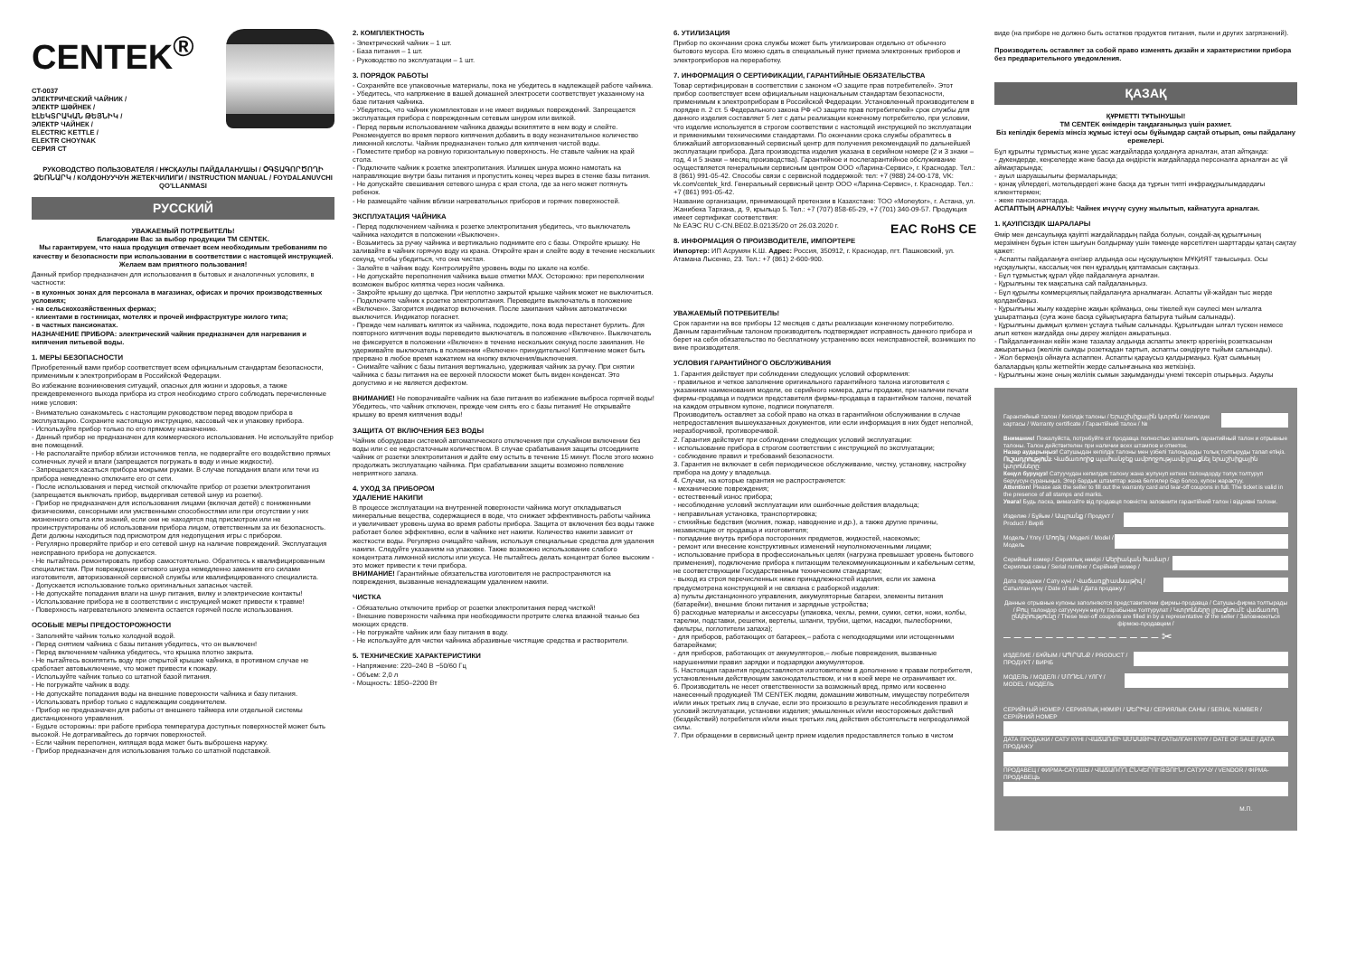CENTEK<sup>®</sup>
CT-0037
ЭЛЕКТРИЧЕСКИЙ ЧАЙНИК /
ЭЛЕКТР ШӘЙНЕК /
ԷԼԵԿՏՐԱԿԱՆ ԹԵՅՆԻԿ /
ЭЛЕКТР ЧАЙНЕК /
ELECTRIC KETTLE /
ELEKTR CHOYNAK
СЕРИЯ СТ
РУКОВОДСТВО ПОЛЬЗОВАТЕЛЯ / НҰСҚАУЛЫ ПАЙДАЛАНУШЫ / ՕԳՏԱԳՈՐԾՈՂԻ ՁԵՌՆԱՐԿ / КОЛДОНУУЧУН ЖЕТЕКЧИЛИГИ / INSTRUCTION MANUAL / FOYDALANUVCHI QO'LLANMASI
РУССКИЙ
УВАЖАЕМЫЙ ПОТРЕБИТЕЛЬ!
Благодарим Вас за выбор продукции ТМ CENTEK.
Мы гарантируем, что наша продукция отвечает всем необходимым требованиям по качеству и безопасности при использовании в соответствии с настоящей инструкцией.
Желаем вам приятного пользования!
Данный прибор предназначен для использования в бытовых и аналогичных условиях, в частности:
- в кухонных зонах для персонала в магазинах, офисах и прочих производственных условиях;
- на сельскохозяйственных фермах;
- клиентами в гостиницах, мотелях и прочей инфраструктуре жилого типа;
- в частных пансионатах.
НАЗНАЧЕНИЕ ПРИБОРА: электрический чайник предназначен для нагревания и кипячения питьевой воды.
1. МЕРЫ БЕЗОПАСНОСТИ
Приобретенный вами прибор соответствует всем официальным стандартам безопасности, применимым к электроприборам в Российской Федерации.
Во избежание возникновения ситуаций, опасных для жизни и здоровья, а также преждевременного выхода прибора из строя необходимо строго соблюдать перечисленные ниже условия:
- Внимательно ознакомьтесь с настоящим руководством перед вводом прибора в эксплуатацию. Сохраните настоящую инструкцию, кассовый чек и упаковку прибора.
- Используйте прибор только по его прямому назначению.
- Данный прибор не предназначен для коммерческого использования. Не используйте прибор вне помещений.
- Не располагайте прибор вблизи источников тепла, не подвергайте его воздействию прямых солнечных лучей и влаги (запрещается погружать в воду и иные жидкости).
- Запрещается касаться прибора мокрыми руками. В случае попадания влаги или течи из прибора немедленно отключите его от сети.
- После использования и перед чисткой отключайте прибор от розетки электропитания (запрещается выключать прибор, выдергивая сетевой шнур из розетки).
- Прибор не предназначен для использования лицами (включая детей) с пониженными физическими, сенсорными или умственными способностями или при отсутствии у них жизненного опыта или знаний, если они не находятся под присмотром или не проинструктированы об использовании прибора лицом, ответственным за их безопасность. Дети должны находиться под присмотром для недопущения игры с прибором.
- Регулярно проверяйте прибор и его сетевой шнур на наличие повреждений. Эксплуатация неисправного прибора не допускается.
- Не пытайтесь ремонтировать прибор самостоятельно. Обратитесь к квалифицированным специалистам. При повреждении сетевого шнура немедленно замените его силами изготовителя, авторизованной сервисной службы или квалифицированного специалиста.
- Допускается использование только оригинальных запасных частей.
- Не допускайте попадания влаги на шнур питания, вилку и электрические контакты!
- Использование прибора не в соответствии с инструкцией может привести к травме!
- Поверхность нагревательного элемента остается горячей после использования.
ОСОБЫЕ МЕРЫ ПРЕДОСТОРОЖНОСТИ
- Заполняйте чайник только холодной водой.
- Перед снятием чайника с базы питания убедитесь, что он выключен!
- Перед включением чайника убедитесь, что крышка плотно закрыта.
- Не пытайтесь вскипятить воду при открытой крышке чайника, в противном случае не сработает автовыключение, что может привести к пожару.
- Используйте чайник только со штатной базой питания.
- Не погружайте чайник в воду.
- Не допускайте попадания воды на внешние поверхности чайника и базу питания.
- Использовать прибор только с надлежащим соединителем.
- Прибор не предназначен для работы от внешнего таймера или отдельной системы дистанционного управления.
- Будьте осторожны: при работе прибора температура доступных поверхностей может быть высокой. Не дотрагивайтесь до горячих поверхностей.
- Если чайник переполнен, кипящая вода может быть выброшена наружу.
- Прибор предназначен для использования только со штатной подставкой.
2. КОМПЛЕКТНОСТЬ
- Электрический чайник – 1 шт.
- База питания – 1 шт.
- Руководство по эксплуатации – 1 шт.
3. ПОРЯДОК РАБОТЫ
- Сохраняйте все упаковочные материалы, пока не убедитесь в надлежащей работе чайника.
- Убедитесь, что напряжение в вашей домашней электросети соответствует указанному на базе питания чайника.
- Убедитесь, что чайник укомплектован и не имеет видимых повреждений. Запрещается эксплуатация прибора с поврежденным сетевым шнуром или вилкой.
- Перед первым использованием чайника дважды вскипятите в нем воду и слейте. Рекомендуется во время первого кипячения добавить в воду незначительное количество лимонной кислоты. Чайник предназначен только для кипячения чистой воды.
- Поместите прибор на ровную горизонтальную поверхность. Не ставьте чайник на край стола.
- Подключите чайник к розетке электропитания. Излишек шнура можно намотать на направляющие внутри базы питания и пропустить конец через вырез в стенке базы питания.
- Не допускайте свешивания сетевого шнура с края стола, где за него может потянуть ребенок.
- Не размещайте чайник вблизи нагревательных приборов и горячих поверхностей.
ЭКСПЛУАТАЦИЯ ЧАЙНИКА
- Перед подключением чайника к розетке электропитания убедитесь, что выключатель чайника находится в положении «Выключен».
- Возьмитесь за ручку чайника и вертикально поднимите его с базы. Откройте крышку. Не заливайте в чайник горячую воду из крана. Откройте кран и слейте воду в течение нескольких секунд, чтобы убедиться, что она чистая.
- Залейте в чайник воду. Контролируйте уровень воды по шкале на колбе.
- Не допускайте переполнения чайника выше отметки MAX. Осторожно: при переполнении возможен выброс кипятка через носик чайника.
- Закройте крышку до щелчка. При неплотно закрытой крышке чайник может не выключиться.
- Подключите чайник к розетке электропитания. Переведите выключатель в положение «Включен». Загорится индикатор включения. После закипания чайник автоматически выключится. Индикатор погаснет.
- Прежде чем наливать кипяток из чайника, подождите, пока вода перестанет бурлить. Для повторного кипячения воды переведите выключатель в положение «Включен». Выключатель не фиксируется в положении «Включен» в течение нескольких секунд после закипания. Не удерживайте выключатель в положении «Включен» принудительно! Кипячение может быть прервано в любое время нажатием на кнопку включения/выключения.
- Снимайте чайник с базы питания вертикально, удерживая чайник за ручку. При снятии чайника с базы питания на ее верхней плоскости может быть виден конденсат. Это допустимо и не является дефектом.
ВНИМАНИЕ! Не поворачивайте чайник на базе питания во избежание выброса горячей воды! Убедитесь, что чайник отключен, прежде чем снять его с базы питания! Не открывайте крышку во время кипячения воды!
ЗАЩИТА ОТ ВКЛЮЧЕНИЯ БЕЗ ВОДЫ
Чайник оборудован системой автоматического отключения при случайном включении без воды или с ее недостаточным количеством. В случае срабатывания защиты отсоедините чайник от розетки электропитания и дайте ему остыть в течение 15 минут. После этого можно продолжать эксплуатацию чайника. При срабатывании защиты возможно появление неприятного запаха.
4. УХОД ЗА ПРИБОРОМ
УДАЛЕНИЕ НАКИПИ
В процессе эксплуатации на внутренней поверхности чайника могут откладываться минеральные вещества, содержащиеся в воде, что снижает эффективность работы чайника и увеличивает уровень шума во время работы прибора. Защита от включения без воды также работает более эффективно, если в чайнике нет накипи. Количество накипи зависит от жесткости воды. Регулярно очищайте чайник, используя специальные средства для удаления накипи. Следуйте указаниям на упаковке. Также возможно использование слабого концентрата лимонной кислоты или уксуса. Не пытайтесь делать концентрат более высоким - это может привести к течи прибора.
ВНИМАНИЕ! Гарантийные обязательства изготовителя не распространяются на повреждения, вызванные ненадлежащим удалением накипи.
ЧИСТКА
- Обязательно отключите прибор от розетки электропитания перед чисткой!
- Внешние поверхности чайника при необходимости протрите слегка влажной тканью без моющих средств.
- Не погружайте чайник или базу питания в воду.
- Не используйте для чистки чайника абразивные чистящие средства и растворители.
5. ТЕХНИЧЕСКИЕ ХАРАКТЕРИСТИКИ
- Напряжение: 220–240 В ~50/60 Гц
- Объем: 2,0 л
- Мощность: 1850–2200 Вт
6. УТИЛИЗАЦИЯ
Прибор по окончании срока службы может быть утилизирован отдельно от обычного бытового мусора. Его можно сдать в специальный пункт приема электронных приборов и электроприборов на переработку.
7. ИНФОРМАЦИЯ О СЕРТИФИКАЦИИ, ГАРАНТИЙНЫЕ ОБЯЗАТЕЛЬСТВА
Товар сертифицирован в соответствии с законом «О защите прав потребителей». Этот прибор соответствует всем официальным национальным стандартам безопасности, применимым к электроприборам в Российской Федерации. Установленный производителем в порядке п. 2 ст. 5 Федерального закона РФ «О защите прав потребителей» срок службы для данного изделия составляет 5 лет с даты реализации конечному потребителю, при условии, что изделие используется в строгом соответствии с настоящей инструкцией по эксплуатации и применимыми техническими стандартами. По окончании срока службы обратитесь в ближайший авторизованный сервисный центр для получения рекомендаций по дальнейшей эксплуатации прибора. Дата производства изделия указана в серийном номере (2 и 3 знаки – год, 4 и 5 знаки – месяц производства). Гарантийное и послегарантийное обслуживание осуществляется генеральным сервисным центром ООО «Ларина-Сервис», г. Краснодар. Тел.: 8 (861) 991-05-42. Способы связи с сервисной поддержкой: тел: +7 (988) 24-00-178, VK: vk.com/centek_krd. Генеральный сервисный центр ООО «Ларина-Сервис», г. Краснодар. Тел.: +7 (861) 991-05-42.
Название организации, принимающей претензии в Казахстане: ТОО «Moneytor», г. Астана, ул. Жанибека Тархана, д. 9, крыльцо 5. Тел.: +7 (707) 858-65-29, +7 (701) 340-09-57. Продукция имеет сертификат соответствия:
№ ЕАЭС RU C-CN.ВЕ02.В.02135/20 от 26.03.2020 г. EAC RoHS CE
8. ИНФОРМАЦИЯ О ПРОИЗВОДИТЕЛЕ, ИМПОРТЕРЕ
Импортер: ИП Асрумян К.Ш. Адрес: Россия, 350912, г. Краснодар, пгт. Пашковский, ул. Атамана Лысенко, 23. Тел.: +7 (861) 2-600-900.
УВАЖАЕМЫЙ ПОТРЕБИТЕЛЬ!
Срок гарантии на все приборы 12 месяцев с даты реализации конечному потребителю. Данным гарантийным талоном производитель подтверждает исправность данного прибора и берет на себя обязательство по бесплатному устранению всех неисправностей, возникших по вине производителя.
УСЛОВИЯ ГАРАНТИЙНОГО ОБСЛУЖИВАНИЯ
1. Гарантия действует при соблюдении следующих условий оформления:
- правильное и четкое заполнение оригинального гарантийного талона изготовителя с указанием наименования модели, ее серийного номера, даты продажи, при наличии печати фирмы-продавца и подписи представителя фирмы-продавца в гарантийном талоне, печатей на каждом отрывном купоне, подписи покупателя.
Производитель оставляет за собой право на отказ в гарантийном обслуживании в случае непредоставления вышеуказанных документов, или если информация в них будет неполной, неразборчивой, противоречивой.
2. Гарантия действует при соблюдении следующих условий эксплуатации:
- использование прибора в строгом соответствии с инструкцией по эксплуатации;
- соблюдение правил и требований безопасности.
3. Гарантия не включает в себя периодическое обслуживание, чистку, установку, настройку прибора на дому у владельца.
4. Случаи, на которые гарантия не распространяется:
- механические повреждения;
- естественный износ прибора;
- несоблюдение условий эксплуатации или ошибочные действия владельца;
- неправильная установка, транспортировка;
- стихийные бедствия (молния, пожар, наводнение и др.), а также другие причины, независящие от продавца и изготовителя;
- попадание внутрь прибора посторонних предметов, жидкостей, насекомых;
- ремонт или внесение конструктивных изменений неуполномоченными лицами;
- использование прибора в профессиональных целях (нагрузка превышает уровень бытового применения), подключение прибора к питающим телекоммуникационным и кабельным сетям, не соответствующим Государственным техническим стандартам;
- выход из строя перечисленных ниже принадлежностей изделия, если их замена предусмотрена конструкцией и не связана с разборкой изделия:
а) пульты дистанционного управления, аккумуляторные батареи, элементы питания (батарейки), внешние блоки питания и зарядные устройства;
б) расходные материалы и аксессуары (упаковка, чехлы, ремни, сумки, сетки, ножи, колбы, тарелки, подставки, решетки, вертелы, шланги, трубки, щетки, насадки, пылесборники, фильтры, поглотители запаха);
- для приборов, работающих от батареек,– работа с неподходящими или истощенными батарейками;
- для приборов, работающих от аккумуляторов,– любые повреждения, вызванные нарушениями правил зарядки и подзарядки аккумуляторов.
5. Настоящая гарантия предоставляется изготовителем в дополнение к правам потребителя, установленным действующим законодательством, и ни в коей мере не ограничивает их.
6. Производитель не несет ответственности за возможный вред, прямо или косвенно нанесенный продукцией ТМ CENTEK людям, домашним животным, имуществу потребителя и/или иных третьих лиц в случае, если это произошло в результате несоблюдения правил и условий эксплуатации, установки изделия; умышленных и/или неосторожных действий (бездействий) потребителя и/или иных третьих лиц действия обстоятельств непреодолимой силы.
7. При обращении в сервисный центр прием изделия предоставляется только в чистом
виде (на приборе не должно быть остатков продуктов питания, пыли и других загрязнений).
Производитель оставляет за собой право изменять дизайн и характеристики прибора без предварительного уведомления.
ҚАЗАҚ
ҚҰРМЕТТІ ТҰТЫНУШЫ!
ТМ CENTEK өнімдерін таңдағаныңыз үшін рахмет.
Біз кепілдік береміз мінсіз жұмыс істеуі осы бұйымдар сақтай отырып, оны пайдалану ережелері.
Бұл құрылғы тұрмыстық және ұқсас жағдайларда қолдануға арналған, атап айтқанда:
- дүкендерде, кеңселерде және басқа да өндірістік жағдайларда персоналға арналған ас үй аймақтарында;
- ауыл шаруашылығы фермаларында;
- қонақ үйлердегі, мотельдердегі және басқа да тұрғын типті инфрақұрылымдардағы клиенттермен;
- жеке пансионаттарда.
АСПАПТЫҢ АРНАЛУЫ: Чайнек ичүүчү сууну жылытып, кайнатууга арналган.
1. ҚАУІПСІЗДІК ШАРАЛАРЫ
Өмір мен денсаулыққа қауіпті жағдайлардың пайда болуын, сондай-ақ құрылғының мерзімінен бұрын істен шығуын болдырмау үшін төменде көрсетілген шарттарды қатаң сақтау қажет:
- Аспапты пайдалануға енгізер алдында осы нұсқаулықпен МҰҚИЯТ танысыңыз. Осы нұсқаулықты, кассалық чек пен құралдың қаптамасын сақтаңыз.
- Бұл тұрмыстық құрал үйде пайдалануға арналған.
- Құрылғыны тек мақсатына сай пайдаланыңыз.
- Бұл құрылғы коммерциялық пайдалануға арналмаған. Аспапты үй-жайдан тыс жерде қолданбаңыз.
- Құрылғыны жылу көздеріне жақын қоймаңыз, оны тікелей күн сәулесі мен ылғалға ұшыратпаңыз (суға және басқа сұйықтықтарға батыруға тыйым салынады).
- Құрылғыны дымқыл қолмен ұстауға тыйым салынады. Құрылғыдан ылғал түскен немесе ағып кеткен жағдайда оны дереу желіден ажыратыңыз.
- Пайдаланғаннан кейін және тазалау алдында аспапты электр қорегінің розеткасынан ажыратыңыз (желілік сымды розеткадан тартып, аспапты сөндіруге тыйым салынады).
- Жол бермеңіз ойнауға аспаппен. Аспапты қараусыз қалдырмаңыз. Қуат сымының балалардың қолы жетпейтін жерде салынғанына көз жеткізіңіз.
- Құрылғыны және оның желілік сымын зақымдануды үнемі тексеріп отырыңыз. Ақаулы
Гарантийный талон / Кепілдік талоны / Երաշխիքային կտրոն / Кепилдик картасы / Warranty certificate / Гарантійний талон / №
Внимание! Пожалуйста, потребуйте от продавца полностью заполнить гарантийный талон и отрывные талоны. Талон действителен при наличии всех штампов и отметок.
Назар аударыңыз! Сатушыдан кепілдік талоны мен үзбелі талондарды толық толтыруды талап етіңіз.
Ուշադրություն: Վաճառողից պահանջեք ամբողջությամբ լրացնել երաշխիքային կտրոնները:
Көңүл буруңуз! Сатуучудан кепилдик талону жана жулунуп кеткен талондорду толук толтуруп берүүсүн сураныңыз. Эгер бардык штамптар жана белгилер бар болсо, купон жарактуу.
Attention! Please ask the seller to fill out the warranty card and tear-off coupons in full. The ticket is valid in the presence of all stamps and marks.
Увага! Будь ласка, вимагайте від продавця повністю заповнити гарантійний талон і відривні талони.
Изделие / Бұйым / Ապրանք / Продукт / Product / Виріб
Модель / Үлгү / Մոդել / Моделі / Model / Модель
Серийный номер / Сериялық нөмірі / Սերիական համար / Сериялык саны / Serial number / Серійний номер /
Дата продажи / Сату күні / Վաճառքի ամսաթիվ / Сатылган күнү / Date of sale / Дата продажу /
Данные отрывные купоны заполняются представителем фирмы-продавца / Сатушы-фирма толтырады / Բուլ талондор сатуучунун өкүлү тарабынан толтурулат / Կտրոնները լրացնում է վաճառող ընկերությունը / These tear-off coupons are filled in by a representative of the seller / Заповнюються фірмою-продавцем /
– – – – – – – – – – – – – – – ✂
ИЗДЕЛИЕ / БҰЙЫМ / ԱՊՐԱՆՔ / PRODUCT / ПРОДУКТ / ВИРІБ
МОДЕЛЬ / МОДЕЛІ / ՄՈԴԵԼ / ҮЛГҮ / MODEL / МОДЕЛЬ
СЕРИЙНЫЙ НОМЕР / СЕРИЯЛЫҚ НӨМІРІ / ՍԵՐԻԱ / СЕРИЯЛЫК САНЫ / SERIAL NUMBER / СЕРІЙНИЙ НОМЕР
ДАТА ПРОДАЖИ / САТУ КҮНІ / ՎԱՃԱՌՔԻ ԱՄՍԱԹԻՎ / САТЫЛГАН КҮНҮ / DATE OF SALE / ДАТА ПРОДАЖУ
ПРОДАВЕЦ / ФИРМА-САТУШЫ / ՎԱՃԱՌՈՂ ԸՆԿԵՐՈՒԹՅՈՒՆ / САТУУЧУ / VENDOR / ФІРМА-ПРОДАВЕЦЬ
М.П.